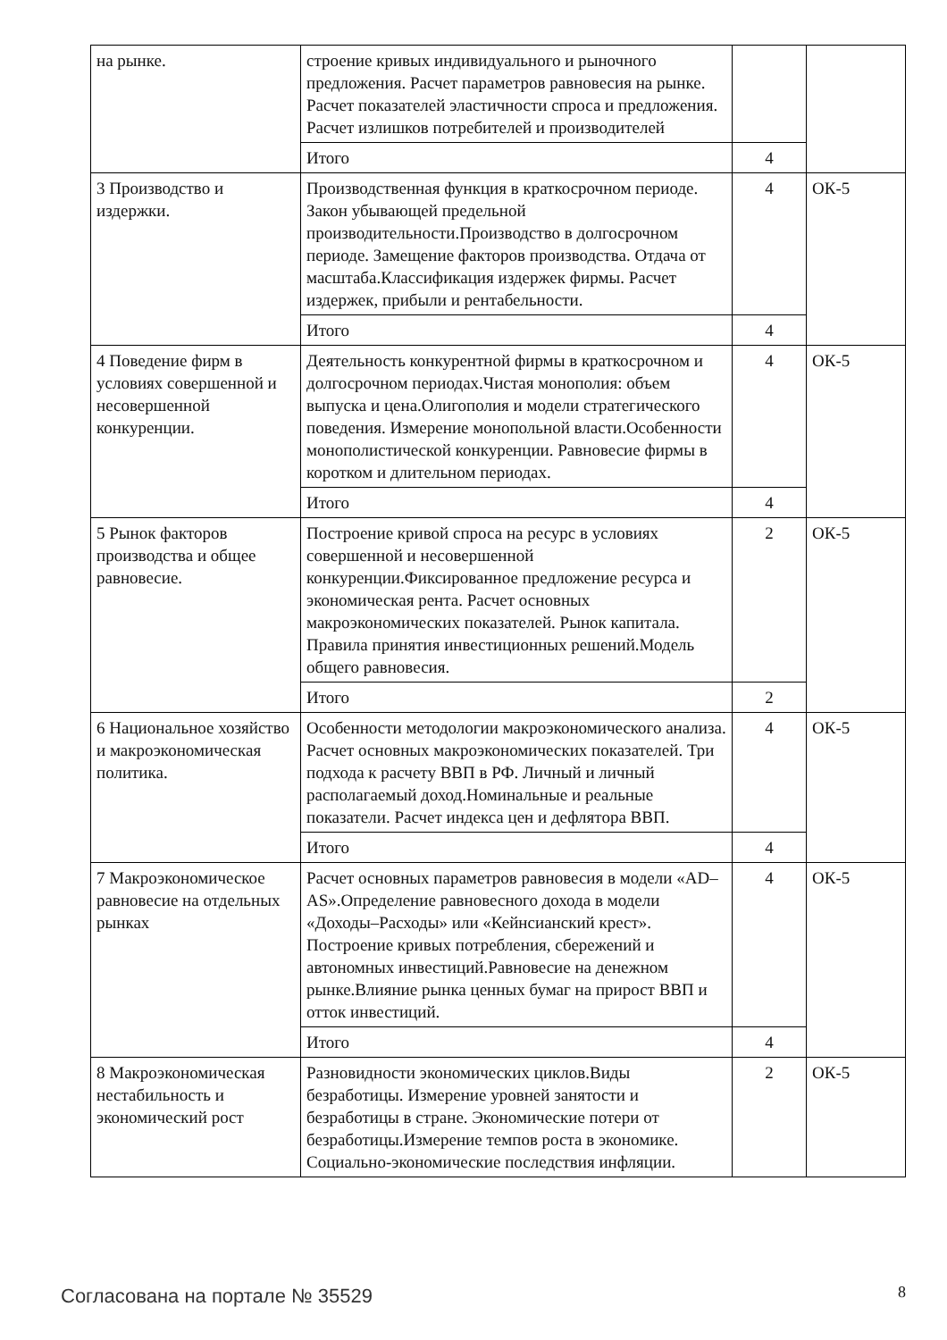| на рынке. | строение кривых индивидуального и рыночного предложения. Расчет параметров равновесия на рынке. Расчет показателей эластичности спроса и предложения. Расчет излишков потребителей и производителей | | |
| | Итого | 4 | |
| 3 Производство и издержки. | Производственная функция в краткосрочном периоде. Закон убывающей предельной производительности.Производство в долгосрочном периоде. Замещение факторов производства. Отдача от масштаба.Классификация издержек фирмы. Расчет издержек, прибыли и рентабельности. | 4 | ОК-5 |
| | Итого | 4 | |
| 4 Поведение фирм в условиях совершенной и несовершенной конкуренции. | Деятельность конкурентной фирмы в краткосрочном и долгосрочном периодах.Чистая монополия: объем выпуска и цена.Олигополия и модели стратегического поведения. Измерение монопольной власти.Особенности монополистической конкуренции. Равновесие фирмы в коротком и длительном периодах. | 4 | ОК-5 |
| | Итого | 4 | |
| 5 Рынок факторов производства и общее равновесие. | Построение кривой спроса на ресурс в условиях совершенной и несовершенной конкуренции.Фиксированное предложение ресурса и экономическая рента. Расчет основных макроэкономических показателей. Рынок капитала. Правила принятия инвестиционных решений.Модель общего равновесия. | 2 | ОК-5 |
| | Итого | 2 | |
| 6 Национальное хозяйство и макроэкономическая политика. | Особенности методологии макроэкономического анализа. Расчет основных макроэкономических показателей. Три подхода к расчету ВВП в РФ. Личный и личный располагаемый доход.Номинальные и реальные показатели. Расчет индекса цен и дефлятора ВВП. | 4 | ОК-5 |
| | Итого | 4 | |
| 7 Макроэкономическое равновесие на отдельных рынках | Расчет основных параметров равновесия в модели «AD–AS».Определение равновесного дохода в модели «Доходы–Расходы» или «Кейнсианский крест». Построение кривых потребления, сбережений и автономных инвестиций.Равновесие на денежном рынке.Влияние рынка ценных бумаг на прирост ВВП и отток инвестиций. | 4 | ОК-5 |
| | Итого | 4 | |
| 8 Макроэкономическая нестабильность и экономический рост | Разновидности экономических циклов.Виды безработицы. Измерение уровней занятости и безработицы в стране. Экономические потери от безработицы.Измерение темпов роста в экономике. Социально-экономические последствия инфляции. | 2 | ОК-5 |
Согласована на портале № 35529 8